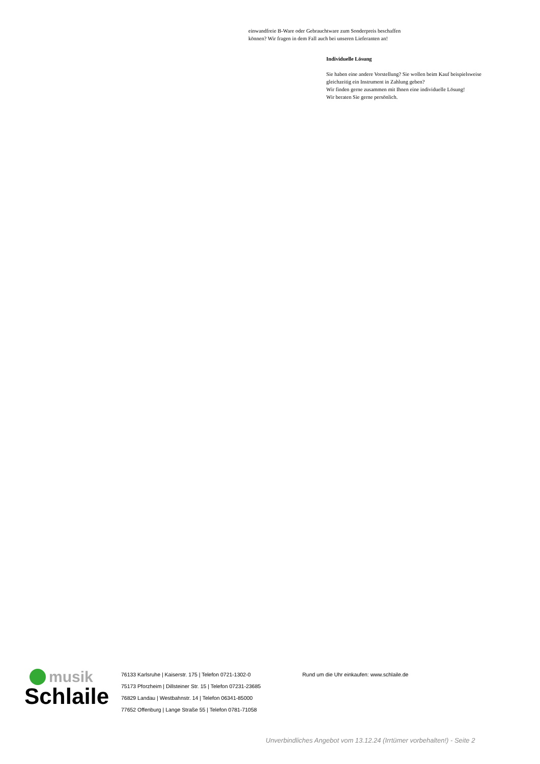einwandfreie B-Ware oder Gebrauchtware zum Sonderpreis beschaffen
können? Wir fragen in dem Fall auch bei unseren Lieferanten an!
Individuelle Lösung
Sie haben eine andere Vorstellung? Sie wollen beim Kauf beispielsweise
gleichzeitig ein Instrument in Zahlung geben?
Wir finden gerne zusammen mit Ihnen eine individuelle Lösung!
Wir beraten Sie gerne persönlich.
musik
Schlaile
76133 Karlsruhe | Kaiserstr. 175 | Telefon 0721-1302-0
75173 Pforzheim | Dillsteiner Str. 15 | Telefon 07231-23685
76829 Landau | Westbahnstr. 14 | Telefon 06341-85000
77652 Offenburg | Lange Straße 55 | Telefon 0781-71058
Rund um die Uhr einkaufen: www.schlaile.de
Unverbindliches Angebot vom 13.12.24 (Irrtümer vorbehalten!) - Seite 2